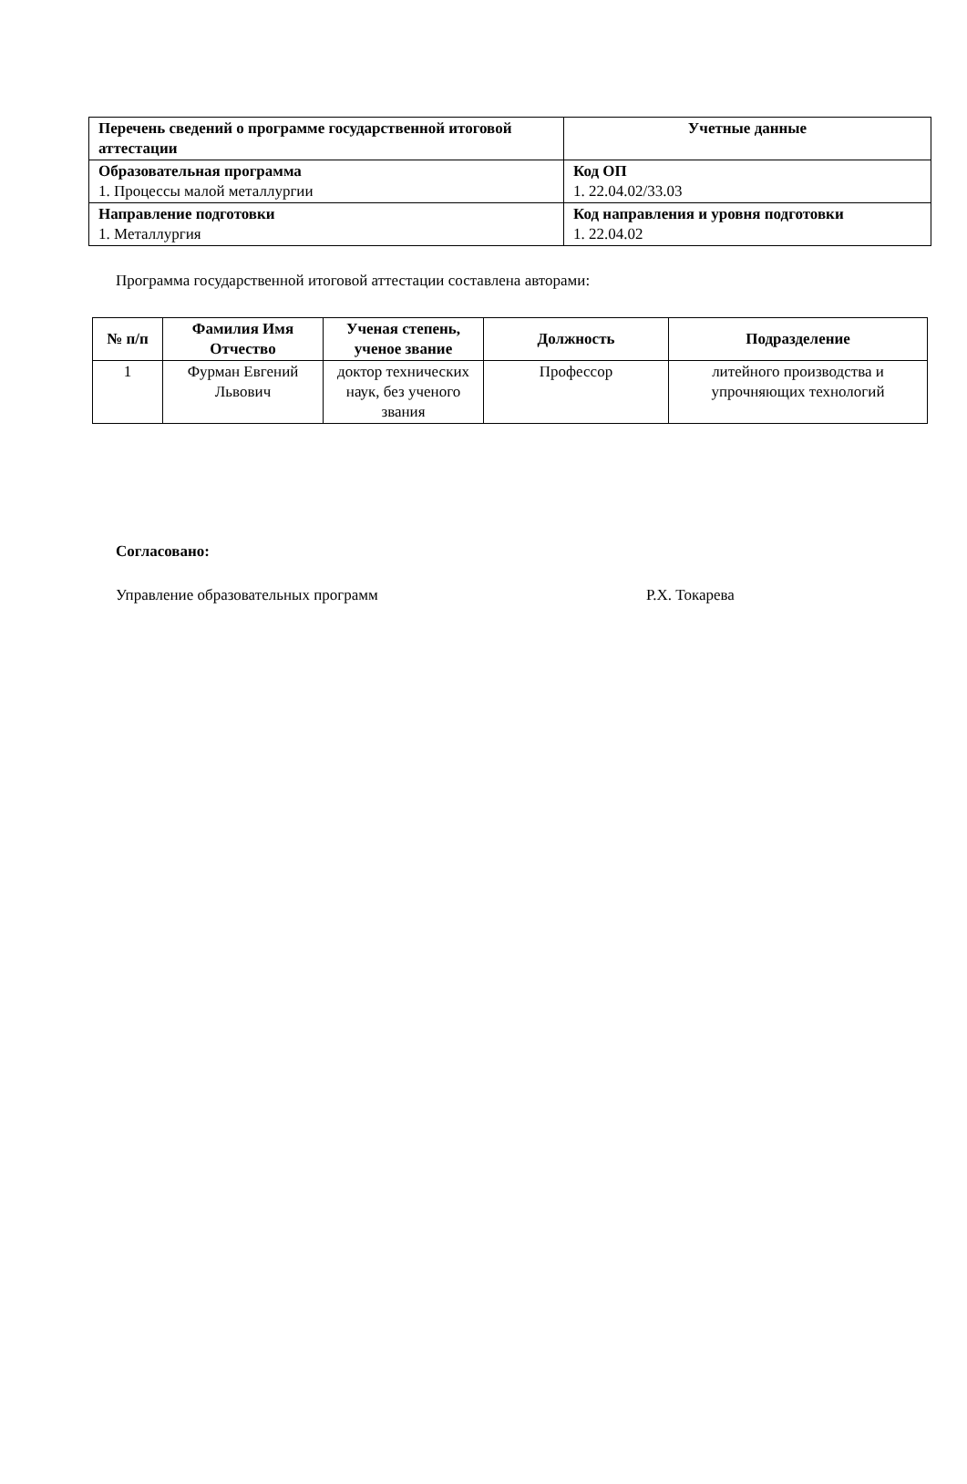| Перечень сведений о программе государственной итоговой аттестации | Учетные данные |
| --- | --- |
| Образовательная программа 1. Процессы малой металлургии | Код ОП 1. 22.04.02/33.03 |
| Направление подготовки 1. Металлургия | Код направления и уровня подготовки 1. 22.04.02 |
Программа государственной итоговой аттестации составлена авторами:
| № п/п | Фамилия Имя Отчество | Ученая степень, ученое звание | Должность | Подразделение |
| --- | --- | --- | --- | --- |
| 1 | Фурман Евгений Львович | доктор технических наук, без ученого звания | Профессор | литейного производства и упрочняющих технологий |
Согласовано:
Управление образовательных программ Р.Х. Токарева